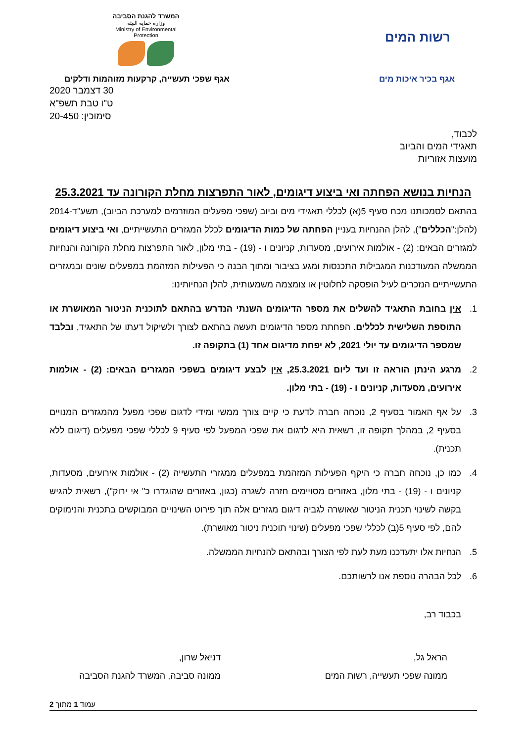רשות המים
המשרד להגנת הסביבה
وزارة حماية البيئة
Ministry of Environmental Protection
אגף בכיר איכות מים אגף שפכי תעשייה, קרקעות מזוהמות ודלקים
30 דצמבר 2020
ט"ו טבת תשפ"א
סימוכין: 20-450
לכבוד,
תאגידי המים והביוב
מועצות אזוריות
הנחיות בנושא הפחתה ואי ביצוע דיגומים, לאור התפרצות מחלת הקורונה עד 25.3.2021
בהתאם לסמכותנו מכח סעיף 5(א) לכללי תאגידי מים וביוב (שפכי מפעלים המוזרמים למערכת הביוב), תשע"ד-2014 (להלן:"הכללים"), להלן ההנחיות בעניין הפחתה של כמות הדיגומים לכלל המגזרים התעשייתיים, ואי ביצוע דיגומים למגזרים הבאים: (2) - אולמות אירועים, מסעדות, קניונים ו - (19) - בתי מלון, לאור התפרצות מחלת הקורונה והנחיות הממשלה המעודכנות המגבילות התכנסות ומגע בציבור ומתוך הבנה כי הפעילות המזהמת במפעלים שונים ובמגזרים התעשייתיים הנזכרים לעיל הופסקה לחלוטין או צומצמה משמעותית, להלן הנחיותינו:
1. אין בחובת התאגיד להשלים את מספר הדיגומים השנתי הנדרש בהתאם לתוכנית הניטור המאושרת או התוספת השלישית לכללים. הפחתת מספר הדיגומים תעשה בהתאם לצורך ולשיקול דעתו של התאגיד, ובלבד שמספר הדיגומים עד יולי 2021, לא יפחת מדיגום אחד (1) בתקופה זו.
2. מרגע הינתן הוראה זו ועד ליום 25.3.2021, אין לבצע דיגומים בשפכי המגזרים הבאים: (2) - אולמות אירועים, מסעדות, קניונים ו - (19) - בתי מלון.
3. על אף האמור בסעיף 2, נוכחה חברה לדעת כי קיים צורך ממשי ומידי לדגום שפכי מפעל מהמגזרים המנויים בסעיף 2, במהלך תקופה זו, רשאית היא לדגום את שפכי המפעל לפי סעיף 9 לכללי שפכי מפעלים (דיגום ללא תכנית).
4. כמו כן, נוכחה חברה כי היקף הפעילות המזהמת במפעלים ממגזרי התעשייה (2) - אולמות אירועים, מסעדות, קניונים ו - (19) - בתי מלון, באזורים מסויימים חזרה לשגרה (כגון, באזורים שהוגדרו כ" אי ירוק"), רשאית להגיש בקשה לשינוי תכנית הניטור שאושרה לגביה דיגום מגזרים אלה תוך פירוט השינויים המבוקשים בתכנית והנימוקים להם, לפי סעיף 5(ב) לכללי שפכי מפעלים (שינוי תוכנית ניטור מאושרת).
5. הנחיות אלו יתעדכנו מעת לעת לפי הצורך ובהתאם להנחיות הממשלה.
6. לכל הבהרה נוספת אנו לרשותכם.
בכבוד רב,
הראל גל,
ממונה שפכי תעשייה, רשות המים
דניאל שרון,
ממונה סביבה, המשרד להגנת הסביבה
עמוד 1 מתוך 2